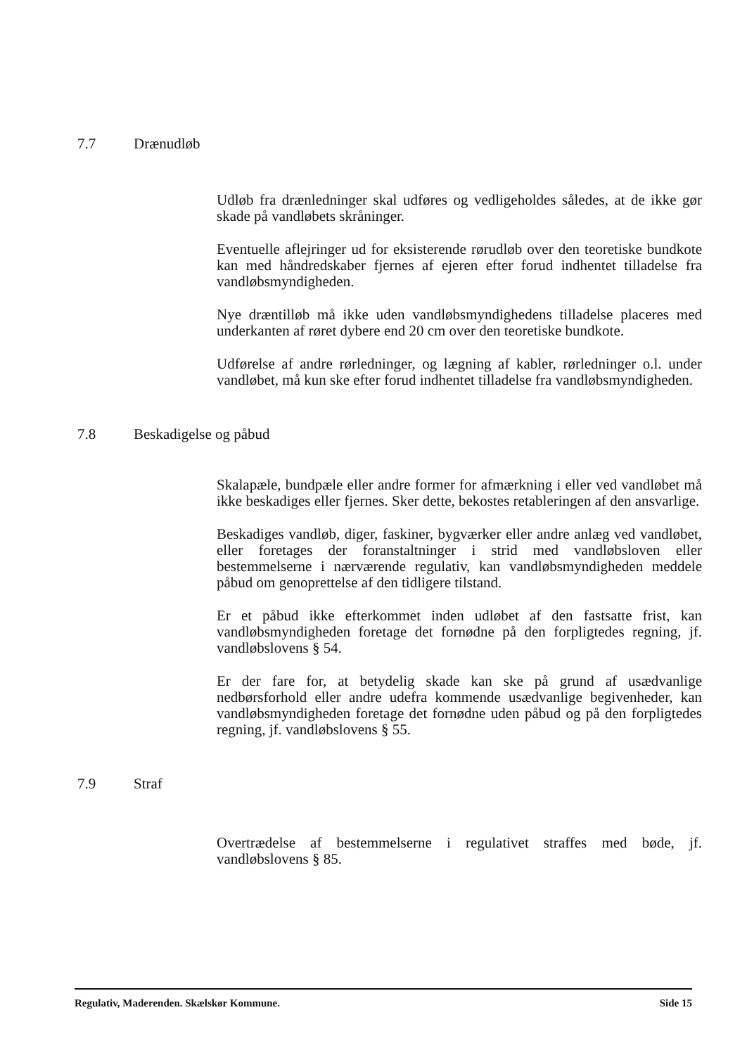7.7 Drænudløb
Udløb fra drænledninger skal udføres og vedligeholdes således, at de ikke gør skade på vandløbets skråninger.
Eventuelle aflejringer ud for eksisterende rørudløb over den teoretiske bundkote kan med håndredskaber fjernes af ejeren efter forud indhentet tilladelse fra vandløbsmyndigheden.
Nye dræntilløb må ikke uden vandløbsmyndighedens tilladelse placeres med underkanten af røret dybere end 20 cm over den teoretiske bundkote.
Udførelse af andre rørledninger, og lægning af kabler, rørledninger o.l. under vandløbet, må kun ske efter forud indhentet tilladelse fra vandløbsmyndigheden.
7.8 Beskadigelse og påbud
Skalapæle, bundpæle eller andre former for afmærkning i eller ved vandløbet må ikke beskadiges eller fjernes. Sker dette, bekostes retableringen af den ansvarlige.
Beskadiges vandløb, diger, faskiner, bygværker eller andre anlæg ved vandløbet, eller foretages der foranstaltninger i strid med vandløbsloven eller bestemmelserne i nærværende regulativ, kan vandløbsmyndigheden meddele påbud om genoprettelse af den tidligere tilstand.
Er et påbud ikke efterkommet inden udløbet af den fastsatte frist, kan vandløbsmyndigheden foretage det fornødne på den forpligtedes regning, jf. vandløbslovens § 54.
Er der fare for, at betydelig skade kan ske på grund af usædvanlige nedbørsforhold eller andre udefra kommende usædvanlige begivenheder, kan vandløbsmyndigheden foretage det fornødne uden påbud og på den forpligtedes regning, jf. vandløbslovens § 55.
7.9 Straf
Overtrædelse af bestemmelserne i regulativet straffes med bøde, jf. vandløbslovens § 85.
Regulativ, Maderenden. Skælskør Kommune. Side 15